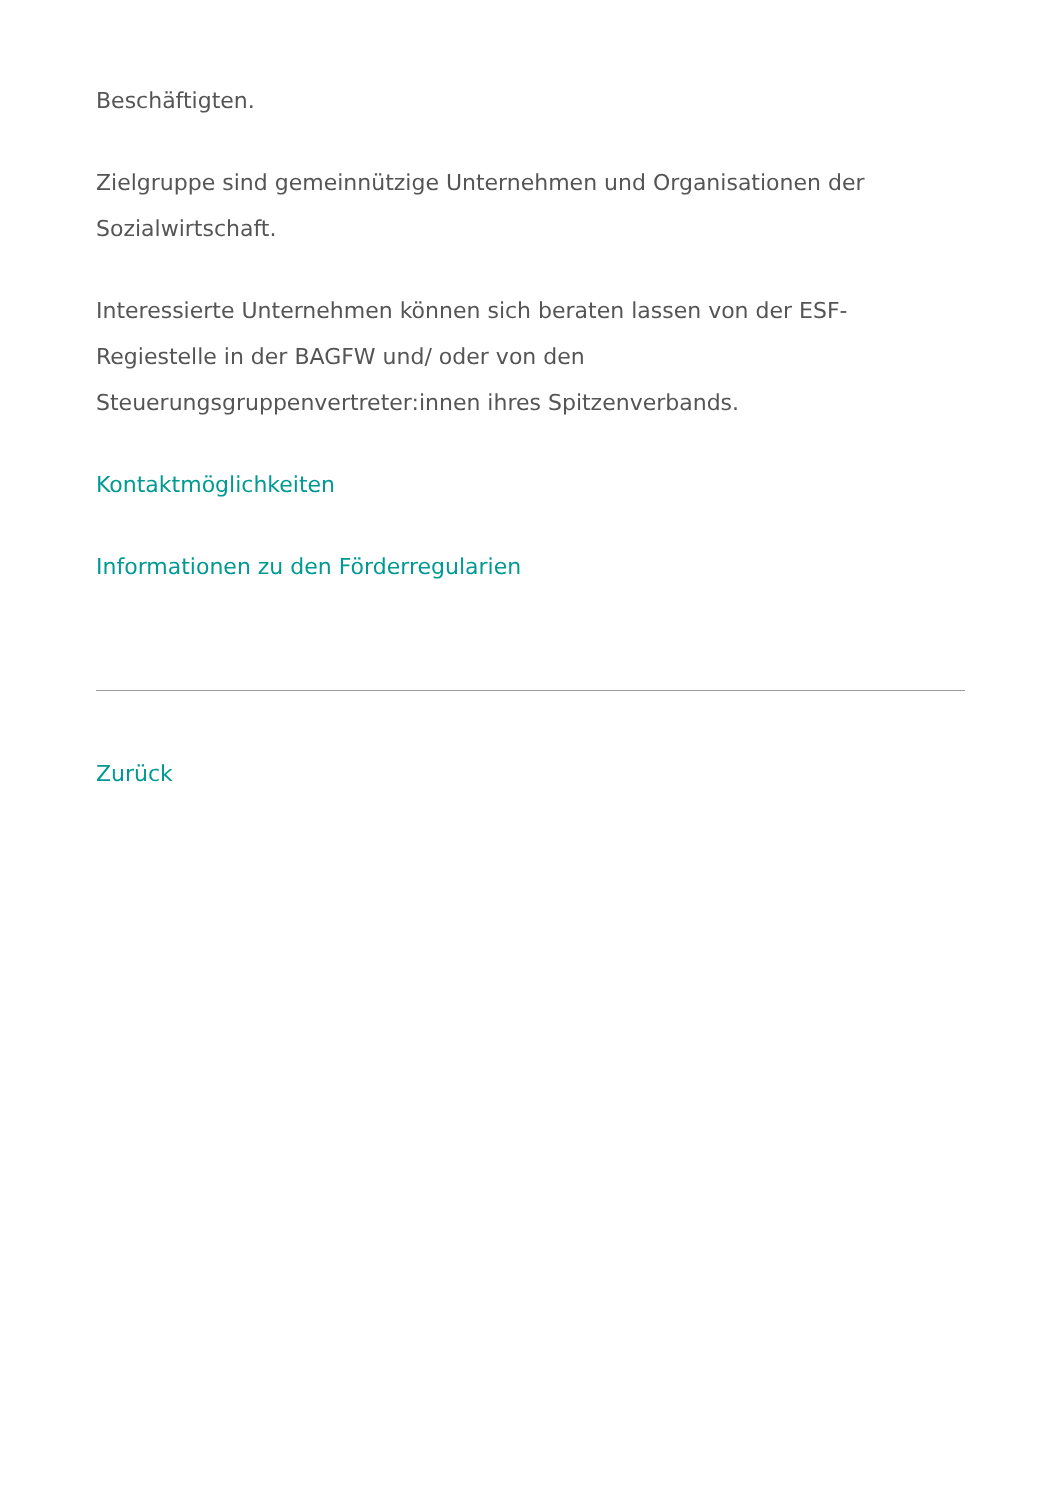Beschäftigten.
Zielgruppe sind gemeinnützige Unternehmen und Organisationen der Sozialwirtschaft.
Interessierte Unternehmen können sich beraten lassen von der ESF-
Regiestelle in der BAGFW und/ oder von den
Steuerungsgruppenvertreter:innen ihres Spitzenverbands.
Kontaktmöglichkeiten
Informationen zu den Förderregularien
Zurück